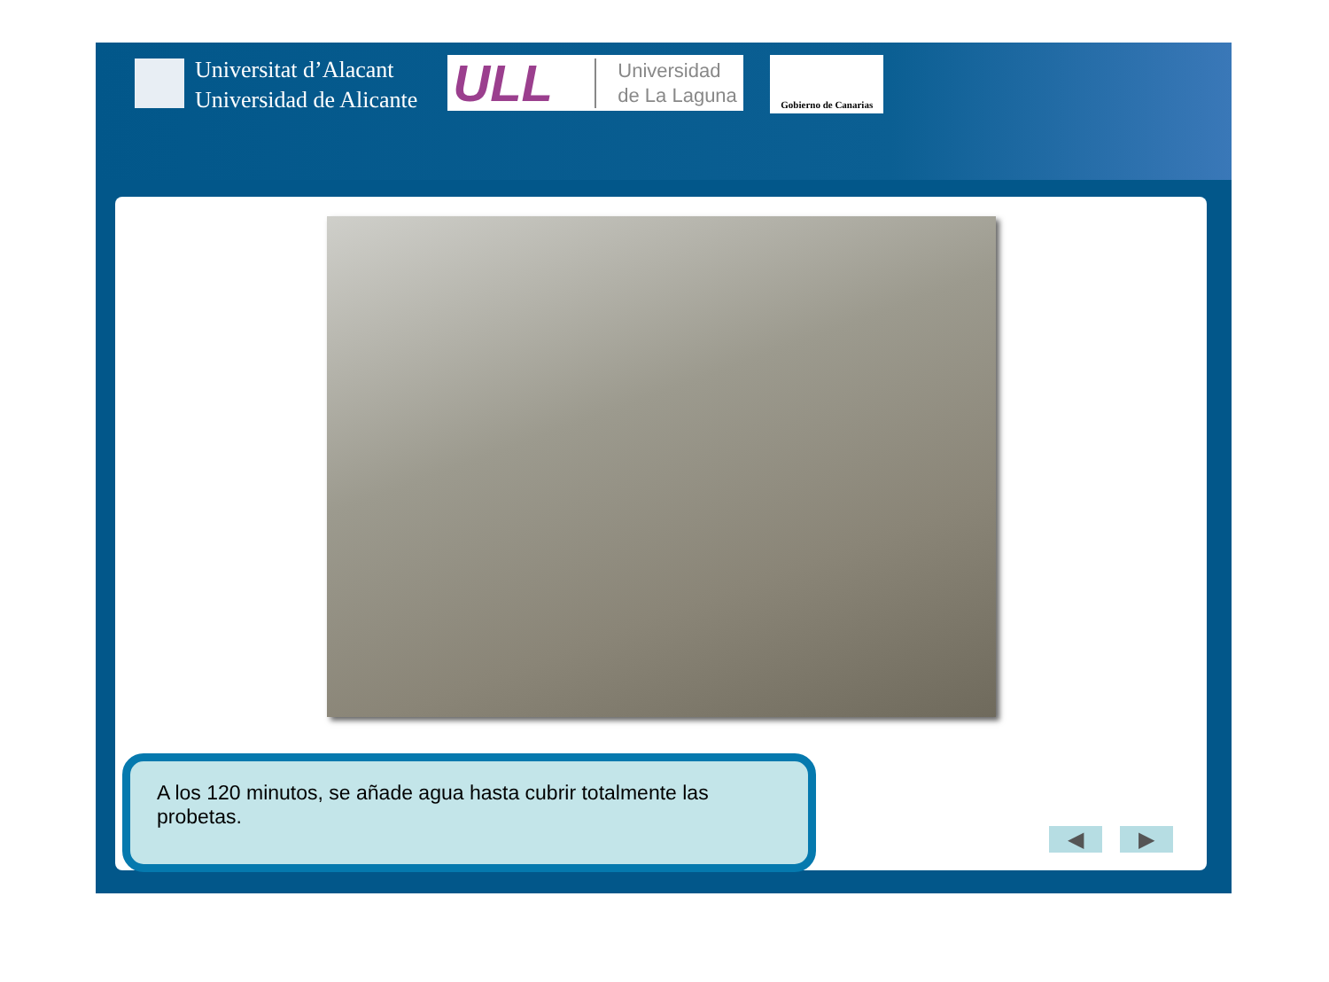Universitat d’Alacant
Universidad de Alicante
ULL Universidad
de La Laguna
Gobierno de Canarias
A los 120 minutos, se añade agua hasta cubrir totalmente las probetas.
◀ ▶